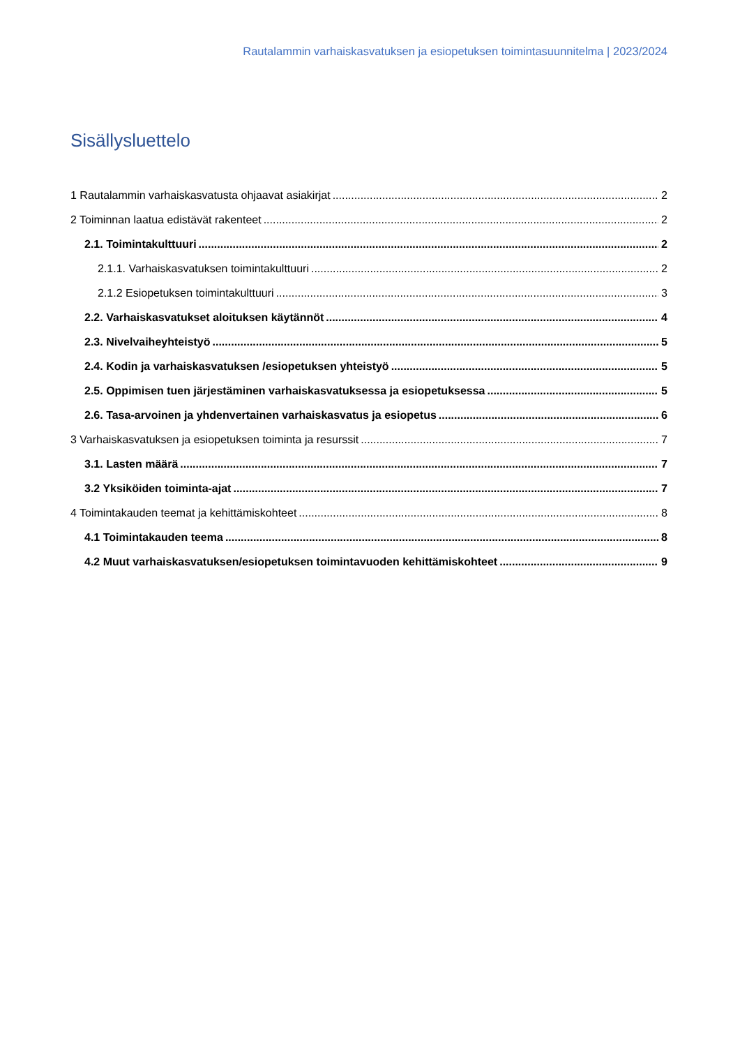Rautalammin varhaiskasvatuksen ja esiopetuksen toimintasuunnitelma | 2023/2024
Sisällysluettelo
1 Rautalammin varhaiskasvatusta ohjaavat asiakirjat 2
2 Toiminnan laatua edistävät rakenteet 2
2.1. Toimintakulttuuri 2
2.1.1. Varhaiskasvatuksen toimintakulttuuri 2
2.1.2 Esiopetuksen toimintakulttuuri 3
2.2. Varhaiskasvatukset aloituksen käytännöt 4
2.3. Nivelvaiheyhteistyö 5
2.4. Kodin ja varhaiskasvatuksen /esiopetuksen yhteistyö 5
2.5. Oppimisen tuen järjestäminen varhaiskasvatuksessa ja esiopetuksessa 5
2.6. Tasa-arvoinen ja yhdenvertainen varhaiskasvatus ja esiopetus 6
3 Varhaiskasvatuksen ja esiopetuksen toiminta ja resurssit 7
3.1. Lasten määrä 7
3.2 Yksiköiden toiminta-ajat 7
4 Toimintakauden teemat ja kehittämiskohteet 8
4.1 Toimintakauden teema 8
4.2 Muut varhaiskasvatuksen/esiopetuksen toimintavuoden kehittämiskohteet 9